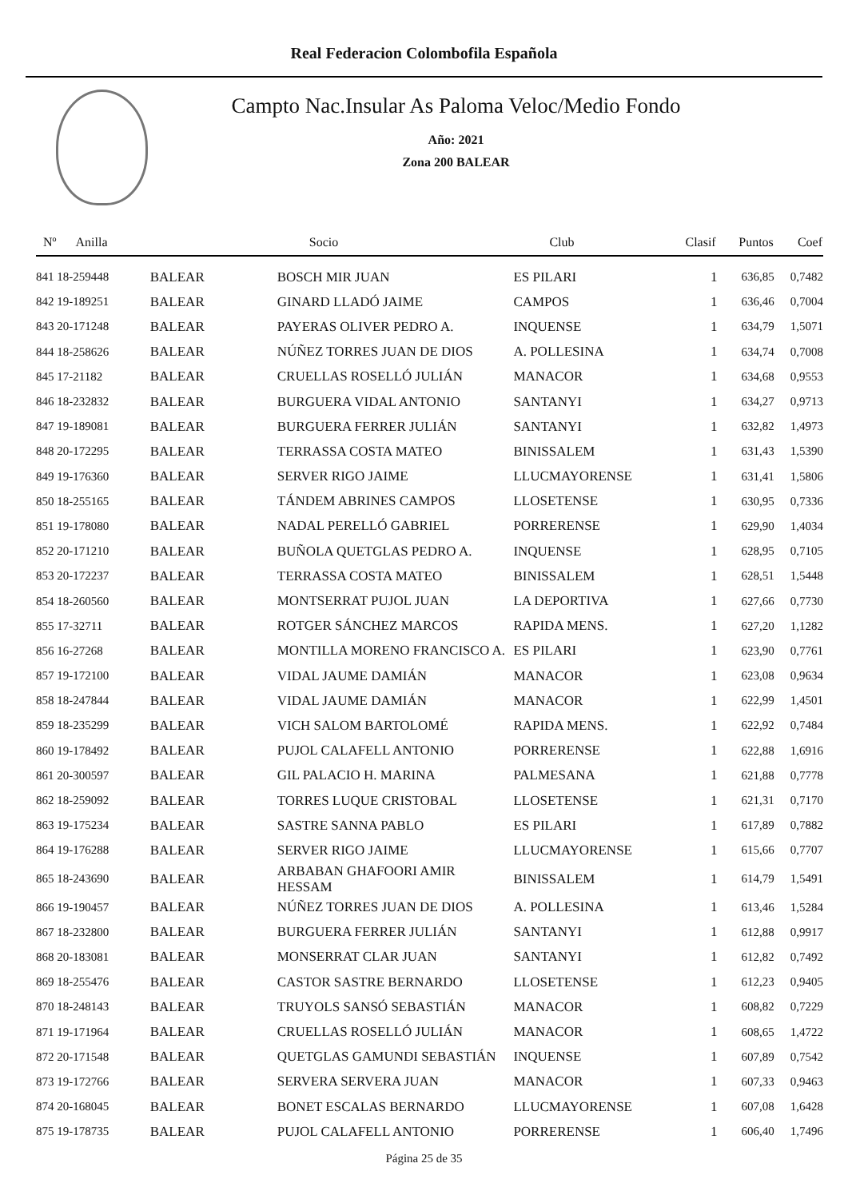Real Federacion Colombofila Española
Campto Nac.Insular As Paloma Veloc/Medio Fondo
Año: 2021
Zona 200 BALEAR
| Nº Anilla | | Socio | Club | Clasif | Puntos | Coef |
| --- | --- | --- | --- | --- | --- | --- |
| 841 18-259448 | BALEAR | BOSCH MIR JUAN | ES PILARI | 1 | 636,85 | 0,7482 |
| 842 19-189251 | BALEAR | GINARD LLADÓ JAIME | CAMPOS | 1 | 636,46 | 0,7004 |
| 843 20-171248 | BALEAR | PAYERAS OLIVER PEDRO A. | INQUENSE | 1 | 634,79 | 1,5071 |
| 844 18-258626 | BALEAR | NÚÑEZ TORRES JUAN DE DIOS | A. POLLESINA | 1 | 634,74 | 0,7008 |
| 845 17-21182 | BALEAR | CRUELLAS ROSELLÓ JULIÁN | MANACOR | 1 | 634,68 | 0,9553 |
| 846 18-232832 | BALEAR | BURGUERA VIDAL ANTONIO | SANTANYI | 1 | 634,27 | 0,9713 |
| 847 19-189081 | BALEAR | BURGUERA FERRER JULIÁN | SANTANYI | 1 | 632,82 | 1,4973 |
| 848 20-172295 | BALEAR | TERRASSA COSTA MATEO | BINISSALEM | 1 | 631,43 | 1,5390 |
| 849 19-176360 | BALEAR | SERVER RIGO JAIME | LLUCMAYORENSE | 1 | 631,41 | 1,5806 |
| 850 18-255165 | BALEAR | TÁNDEM ABRINES CAMPOS | LLOSETENSE | 1 | 630,95 | 0,7336 |
| 851 19-178080 | BALEAR | NADAL PERELLÓ GABRIEL | PORRERENSE | 1 | 629,90 | 1,4034 |
| 852 20-171210 | BALEAR | BUÑOLA QUETGLAS PEDRO A. | INQUENSE | 1 | 628,95 | 0,7105 |
| 853 20-172237 | BALEAR | TERRASSA COSTA MATEO | BINISSALEM | 1 | 628,51 | 1,5448 |
| 854 18-260560 | BALEAR | MONTSERRAT PUJOL JUAN | LA DEPORTIVA | 1 | 627,66 | 0,7730 |
| 855 17-32711 | BALEAR | ROTGER SÁNCHEZ MARCOS | RAPIDA MENS. | 1 | 627,20 | 1,1282 |
| 856 16-27268 | BALEAR | MONTILLA MORENO FRANCISCO A. | ES PILARI | 1 | 623,90 | 0,7761 |
| 857 19-172100 | BALEAR | VIDAL JAUME DAMIÁN | MANACOR | 1 | 623,08 | 0,9634 |
| 858 18-247844 | BALEAR | VIDAL JAUME DAMIÁN | MANACOR | 1 | 622,99 | 1,4501 |
| 859 18-235299 | BALEAR | VICH SALOM BARTOLOMÉ | RAPIDA MENS. | 1 | 622,92 | 0,7484 |
| 860 19-178492 | BALEAR | PUJOL CALAFELL ANTONIO | PORRERENSE | 1 | 622,88 | 1,6916 |
| 861 20-300597 | BALEAR | GIL PALACIO H. MARINA | PALMESANA | 1 | 621,88 | 0,7778 |
| 862 18-259092 | BALEAR | TORRES LUQUE CRISTOBAL | LLOSETENSE | 1 | 621,31 | 0,7170 |
| 863 19-175234 | BALEAR | SASTRE SANNA PABLO | ES PILARI | 1 | 617,89 | 0,7882 |
| 864 19-176288 | BALEAR | SERVER RIGO JAIME | LLUCMAYORENSE | 1 | 615,66 | 0,7707 |
| 865 18-243690 | BALEAR | ARBABAN GHAFOORI AMIR HESSAM | BINISSALEM | 1 | 614,79 | 1,5491 |
| 866 19-190457 | BALEAR | NÚÑEZ TORRES JUAN DE DIOS | A. POLLESINA | 1 | 613,46 | 1,5284 |
| 867 18-232800 | BALEAR | BURGUERA FERRER JULIÁN | SANTANYI | 1 | 612,88 | 0,9917 |
| 868 20-183081 | BALEAR | MONSERRAT CLAR JUAN | SANTANYI | 1 | 612,82 | 0,7492 |
| 869 18-255476 | BALEAR | CASTOR SASTRE BERNARDO | LLOSETENSE | 1 | 612,23 | 0,9405 |
| 870 18-248143 | BALEAR | TRUYOLS SANSÓ SEBASTIÁN | MANACOR | 1 | 608,82 | 0,7229 |
| 871 19-171964 | BALEAR | CRUELLAS ROSELLÓ JULIÁN | MANACOR | 1 | 608,65 | 1,4722 |
| 872 20-171548 | BALEAR | QUETGLAS GAMUNDI SEBASTIÁN | INQUENSE | 1 | 607,89 | 0,7542 |
| 873 19-172766 | BALEAR | SERVERA SERVERA JUAN | MANACOR | 1 | 607,33 | 0,9463 |
| 874 20-168045 | BALEAR | BONET ESCALAS BERNARDO | LLUCMAYORENSE | 1 | 607,08 | 1,6428 |
| 875 19-178735 | BALEAR | PUJOL CALAFELL ANTONIO | PORRERENSE | 1 | 606,40 | 1,7496 |
Página 25 de 35